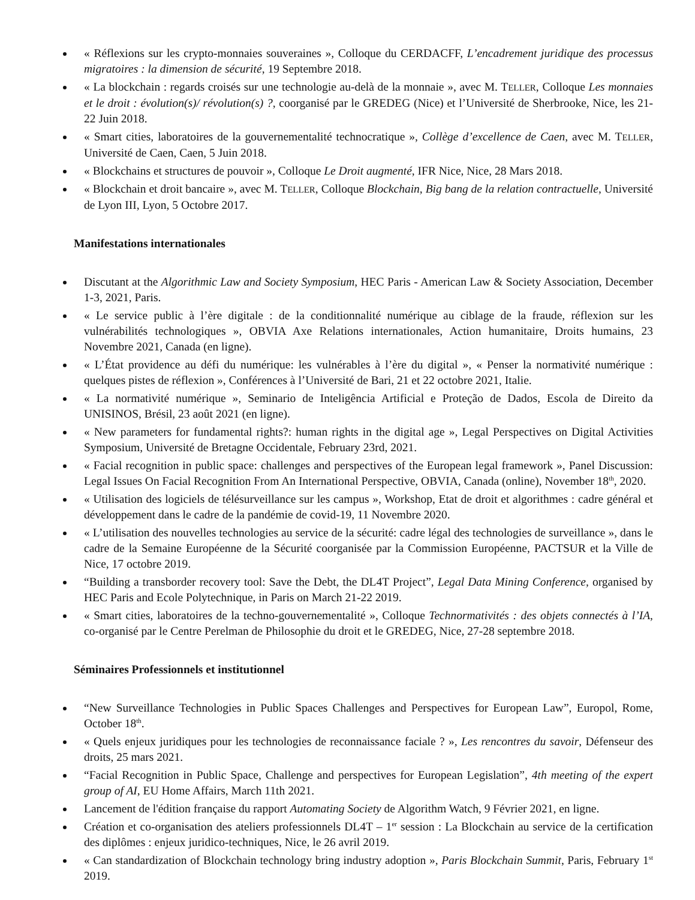« Réflexions sur les crypto-monnaies souveraines », Colloque du CERDACFF, L’encadrement juridique des processus migratoires : la dimension de sécurité, 19 Septembre 2018.
« La blockchain : regards croisés sur une technologie au-delà de la monnaie », avec M. TELLER, Colloque Les monnaies et le droit : évolution(s)/ révolution(s) ?, coorganisé par le GREDEG (Nice) et l’Université de Sherbrooke, Nice, les 21-22 Juin 2018.
« Smart cities, laboratoires de la gouvernementalité technocratique », Collège d’excellence de Caen, avec M. TELLER, Université de Caen, Caen, 5 Juin 2018.
« Blockchains et structures de pouvoir », Colloque Le Droit augmenté, IFR Nice, Nice, 28 Mars 2018.
« Blockchain et droit bancaire », avec M. TELLER, Colloque Blockchain, Big bang de la relation contractuelle, Université de Lyon III, Lyon, 5 Octobre 2017.
Manifestations internationales
Discutant at the Algorithmic Law and Society Symposium, HEC Paris - American Law & Society Association, December 1-3, 2021, Paris.
« Le service public à l’ère digitale : de la conditionnalité numérique au ciblage de la fraude, réflexion sur les vulnérabilités technologiques », OBVIA Axe Relations internationales, Action humanitaire, Droits humains, 23 Novembre 2021, Canada (en ligne).
« L’État providence au défi du numérique: les vulnérables à l’ère du digital », « Penser la normativité numérique : quelques pistes de réflexion », Conférences à l’Université de Bari, 21 et 22 octobre 2021, Italie.
« La normativité numérique », Seminario de Inteligência Artificial e Proteção de Dados, Escola de Direito da UNISINOS, Brésil, 23 août 2021 (en ligne).
« New parameters for fundamental rights?: human rights in the digital age », Legal Perspectives on Digital Activities Symposium, Université de Bretagne Occidentale, February 23rd, 2021.
« Facial recognition in public space: challenges and perspectives of the European legal framework », Panel Discussion: Legal Issues On Facial Recognition From An International Perspective, OBVIA, Canada (online), November 18<sup>th</sup>, 2020.
« Utilisation des logiciels de télésurveillance sur les campus », Workshop, Etat de droit et algorithmes : cadre général et développement dans le cadre de la pandémie de covid-19, 11 Novembre 2020.
« L’utilisation des nouvelles technologies au service de la sécurité: cadre légal des technologies de surveillance », dans le cadre de la Semaine Européenne de la Sécurité coorganisée par la Commission Européenne, PACTSUR et la Ville de Nice, 17 octobre 2019.
“Building a transborder recovery tool: Save the Debt, the DL4T Project”, Legal Data Mining Conference, organised by HEC Paris and Ecole Polytechnique, in Paris on March 21-22 2019.
« Smart cities, laboratoires de la techno-gouvernementalité », Colloque Technormativités : des objets connectés à l’IA, co-organisé par le Centre Perelman de Philosophie du droit et le GREDEG, Nice, 27-28 septembre 2018.
Séminaires Professionnels et institutionnel
“New Surveillance Technologies in Public Spaces Challenges and Perspectives for European Law”, Europol, Rome, October 18<sup>th</sup>.
« Quels enjeux juridiques pour les technologies de reconnaissance faciale ? », Les rencontres du savoir, Défenseur des droits, 25 mars 2021.
“Facial Recognition in Public Space, Challenge and perspectives for European Legislation”, 4th meeting of the expert group of AI, EU Home Affairs, March 11th 2021.
Lancement de l'édition française du rapport Automating Society de Algorithm Watch, 9 Février 2021, en ligne.
Création et co-organisation des ateliers professionnels DL4T – 1<sup>er</sup> session : La Blockchain au service de la certification des diplômes : enjeux juridico-techniques, Nice, le 26 avril 2019.
« Can standardization of Blockchain technology bring industry adoption », Paris Blockchain Summit, Paris, February 1<sup>st</sup> 2019.